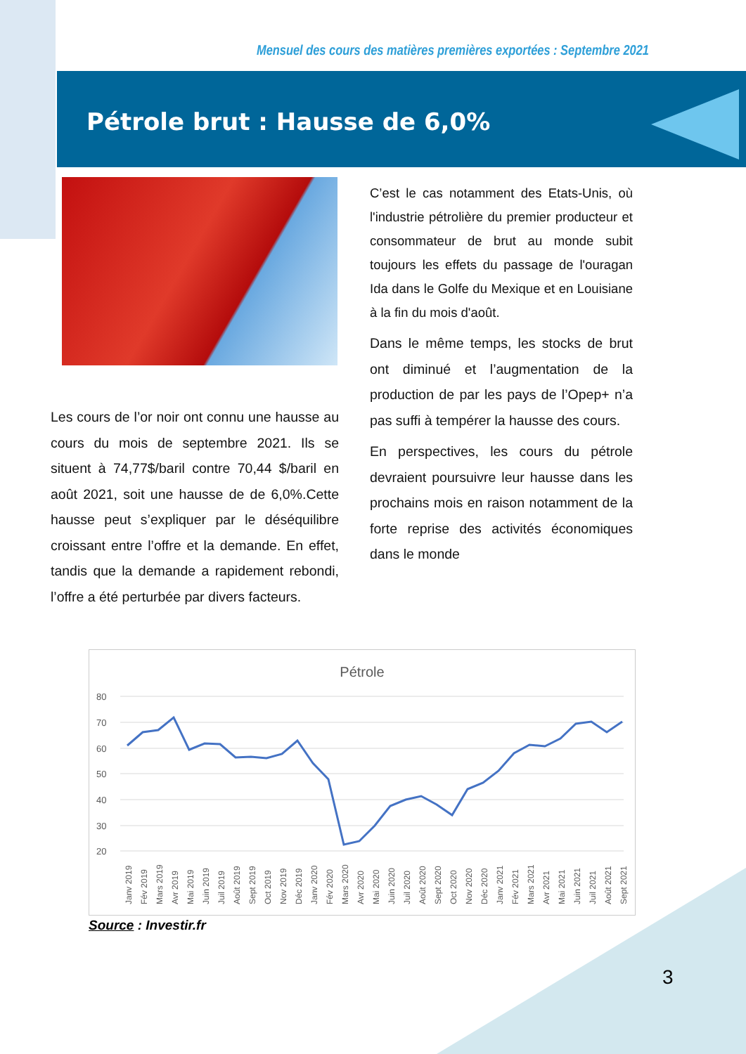Mensuel des cours des matières premières exportées : Septembre 2021
Pétrole brut : Hausse de 6,0%
C’est le cas notamment des Etats-Unis, où l'industrie pétrolière du premier producteur et consommateur de brut au monde subit toujours les effets du passage de l'ouragan Ida dans le Golfe du Mexique et en Louisiane à la fin du mois d'août.
Dans le même temps, les stocks de brut ont diminué et l’augmentation de la production de par les pays de l’Opep+ n’a pas suffi à tempérer la hausse des cours.
En perspectives, les cours du pétrole devraient poursuivre leur hausse dans les prochains mois en raison notamment de la forte reprise des activités économiques dans le monde
Les cours de l’or noir ont connu une hausse au cours du mois de septembre 2021. Ils se situent à 74,77$/baril contre 70,44 $/baril en août 2021, soit une hausse de de 6,0%.Cette hausse peut s’expliquer par le déséquilibre croissant entre l’offre et la demande. En effet, tandis que la demande a rapidement rebondi, l’offre a été perturbée par divers facteurs.
Pétrole
80
70
60
50
40
30
20
Janv 2019
Fév 2019
Mars 2019
Avr 2019
Mai 2019
Juin 2019
Juil 2019
Août 2019
Sept 2019
Oct 2019
Nov 2019
Déc 2019
Janv 2020
Fév 2020
Mars 2020
Avr 2020
Mai 2020
Juin 2020
Juil 2020
Août 2020
Sept 2020
Oct 2020
Nov 2020
Déc 2020
Janv 2021
Fév 2021
Mars 2021
Avr 2021
Mai 2021
Juin 2021
Juil 2021
Août 2021
Sept 2021
Source : Investir.fr
3